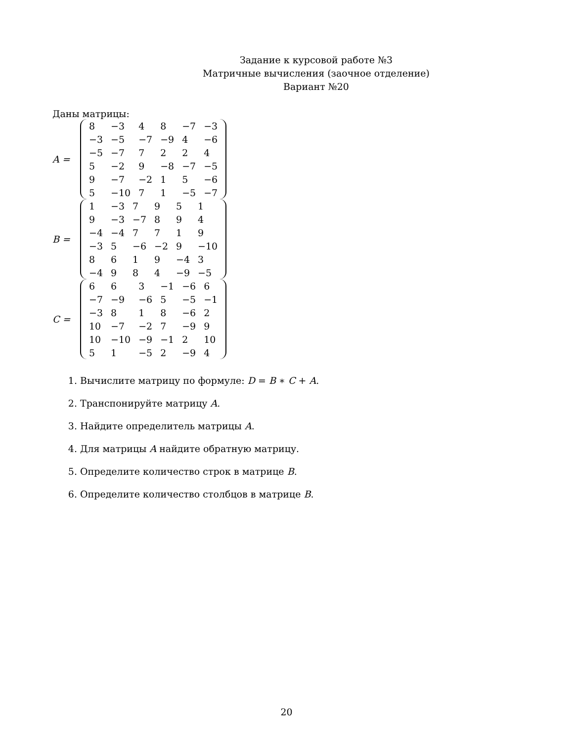Задание к курсовой работе №3
Матричные вычисления (заочное отделение)
Вариант №20
Даны матрицы:
A =
| 8 | −3 | 4 | 8 | −7 | −3 |
| −3 | −5 | −7 | −9 | 4 | −6 |
| −5 | −7 | 7 | 2 | 2 | 4 |
| 5 | −2 | 9 | −8 | −7 | −5 |
| 9 | −7 | −2 | 1 | 5 | −6 |
| 5 | −10 | 7 | 1 | −5 | −7 |
B =
| 1 | −3 | 7 | 9 | 5 | 1 |
| 9 | −3 | −7 | 8 | 9 | 4 |
| −4 | −4 | 7 | 7 | 1 | 9 |
| −3 | 5 | −6 | −2 | 9 | −10 |
| 8 | 6 | 1 | 9 | −4 | 3 |
| −4 | 9 | 8 | 4 | −9 | −5 |
C =
| 6 | 6 | 3 | −1 | −6 | 6 |
| −7 | −9 | −6 | 5 | −5 | −1 |
| −3 | 8 | 1 | 8 | −6 | 2 |
| 10 | −7 | −2 | 7 | −9 | 9 |
| 10 | −10 | −9 | −1 | 2 | 10 |
| 5 | 1 | −5 | 2 | −9 | 4 |
1. Вычислите матрицу по формуле: D = B ∗ C + A.
2. Транспонируйте матрицу A.
3. Найдите определитель матрицы A.
4. Для матрицы A найдите обратную матрицу.
5. Определите количество строк в матрице B.
6. Определите количество столбцов в матрице B.
20